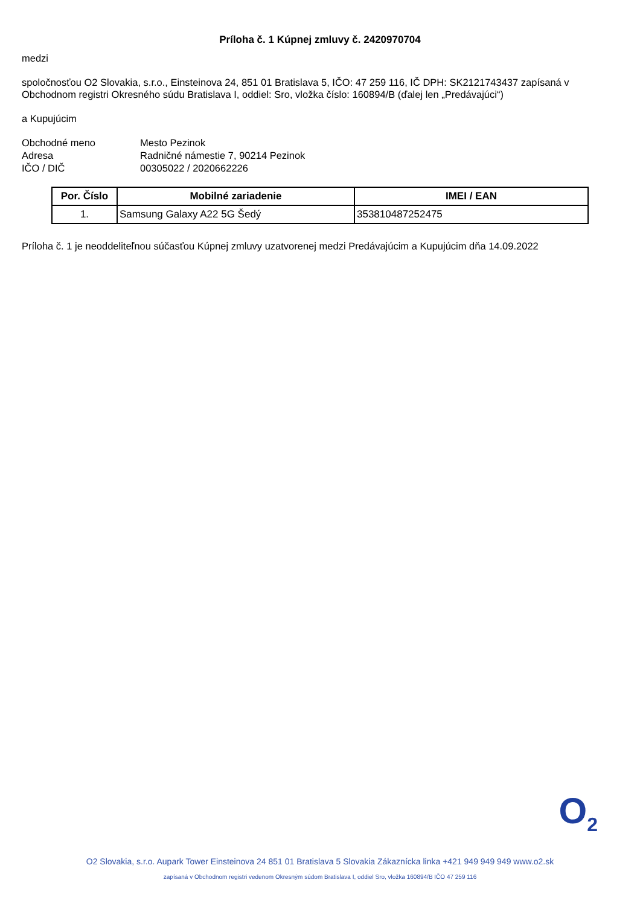Príloha č. 1 Kúpnej zmluvy č. 2420970704
medzi
spoločnosťou O2 Slovakia, s.r.o., Einsteinova 24, 851 01 Bratislava 5, IČO: 47 259 116, IČ DPH: SK2121743437 zapísaná v Obchodnom registri Okresného súdu Bratislava I, oddiel: Sro, vložka číslo: 160894/B (ďalej len „Predávajúci“)
a Kupujúcim
Obchodné meno
Mesto Pezinok
Adresa
Radničné námestie 7, 90214 Pezinok
IČO / DIČ
00305022 / 2020662226
| Por. Číslo | Mobilné zariadenie | IMEI / EAN |
| --- | --- | --- |
| 1. | Samsung Galaxy A22 5G Šedý | 353810487252475 |
Príloha č. 1 je neoddeliteľnou súčasťou Kúpnej zmluvy uzatvorenej medzi Predávajúcim a Kupujúcim dňa 14.09.2022
O<sub>2</sub>
O2 Slovakia, s.r.o. Aupark Tower Einsteinova 24 851 01 Bratislava 5 Slovakia Zákaznícka linka +421 949 949 949 www.o2.sk
zapísaná v Obchodnom registri vedenom Okresným súdom Bratislava I, oddiel Sro, vložka 160894/B IČO 47 259 116